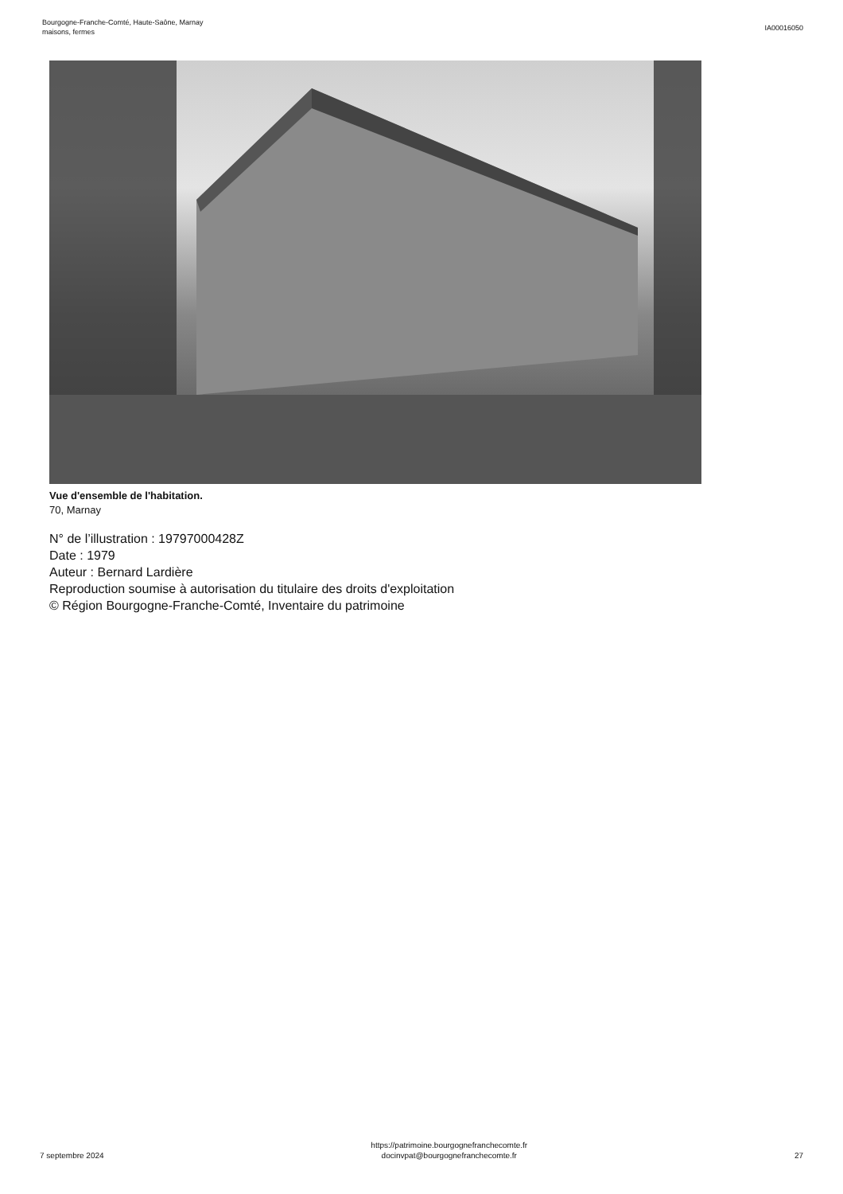Bourgogne-Franche-Comté, Haute-Saône, Marnay
maisons, fermes
IA00016050
Vue d'ensemble de l'habitation.
70, Marnay
N° de l’illustration : 19797000428Z
Date : 1979
Auteur : Bernard Lardière
Reproduction soumise à autorisation du titulaire des droits d'exploitation
© Région Bourgogne-Franche-Comté, Inventaire du patrimoine
7 septembre 2024
https://patrimoine.bourgognefranchecomte.fr
docinvpat@bourgognefranchecomte.fr
27